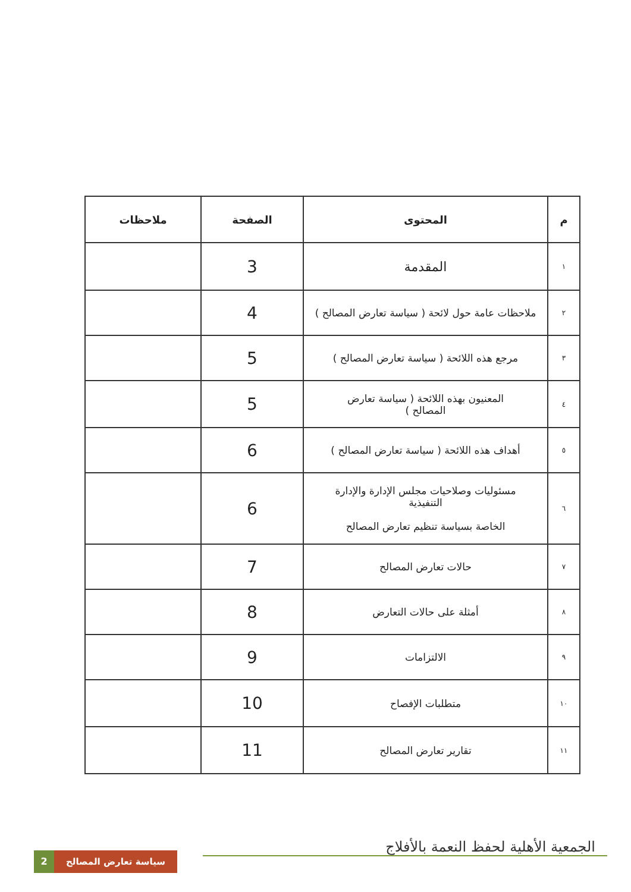| م | المحتوى | الصفحة | ملاحظات |
| --- | --- | --- | --- |
| ١ | المقدمة | 3 | |
| ٢ | ملاحظات عامة حول لائحة ( سياسة تعارض المصالح ) | 4 | |
| ٣ | مرجع هذه اللائحة ( سياسة تعارض المصالح ) | 5 | |
| ٤ | المعنيون بهذه اللائحة ( سياسة تعارض المصالح ) | 5 | |
| ٥ | أهداف هذه اللائحة ( سياسة تعارض المصالح ) | 6 | |
| ٦ | مسئوليات وصلاحيات مجلس الإدارة والإدارة التنفيذية الخاصة بسياسة تنظيم تعارض المصالح | 6 | |
| ٧ | حالات تعارض المصالح | 7 | |
| ٨ | أمثلة على حالات التعارض | 8 | |
| ٩ | الالتزامات | 9 | |
| ١٠ | متطلبات الإفصاح | 10 | |
| ١١ | تقارير تعارض المصالح | 11 | |
الجمعية الأهلية لحفظ النعمة بالأفلاج
2
سياسة تعارض المصالح